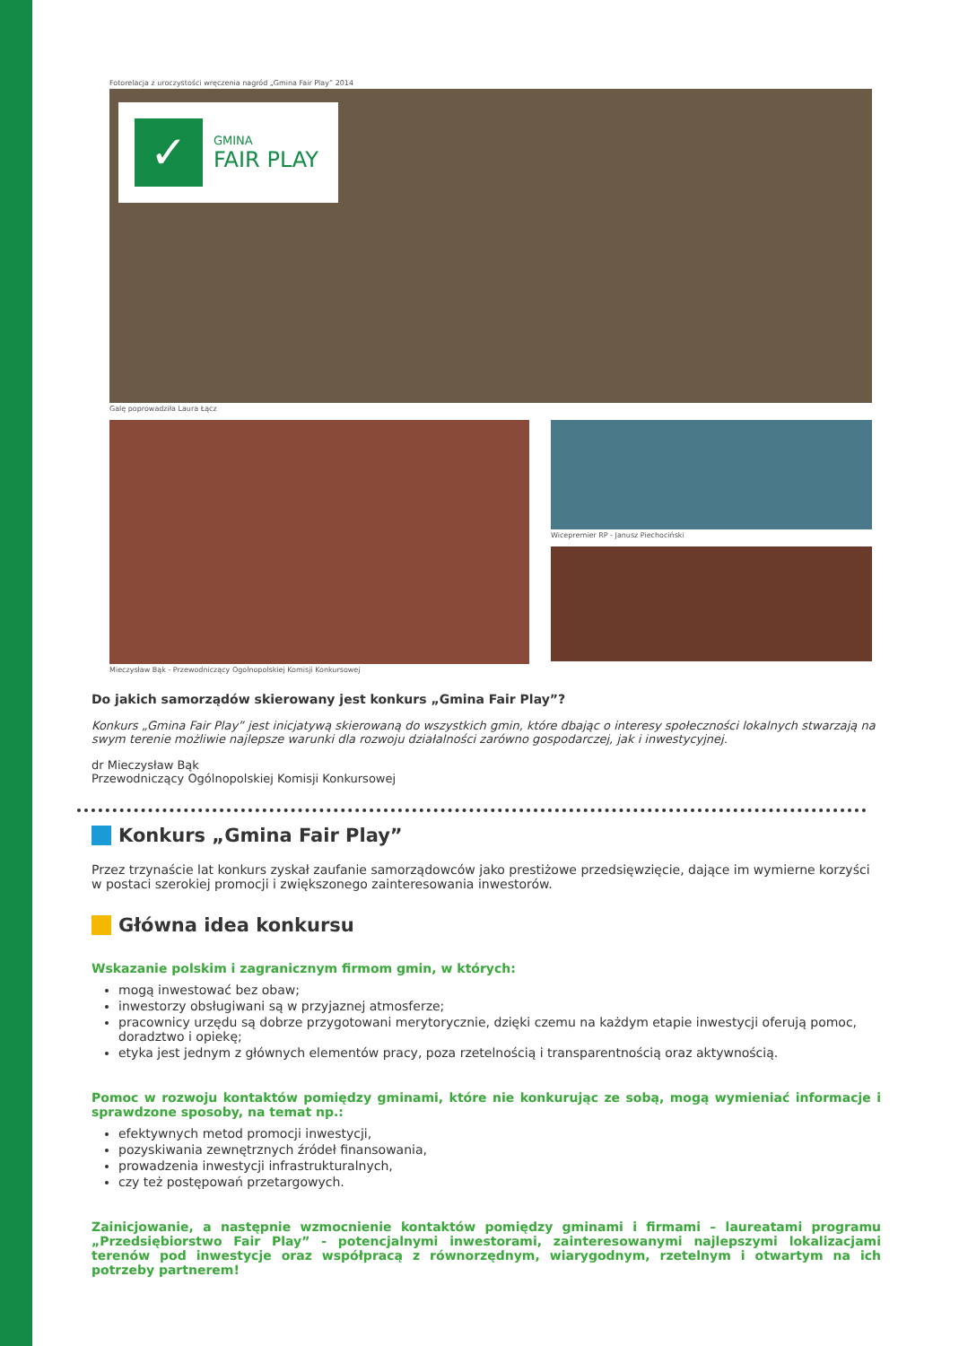Fotorelacja z uroczystości wręczenia nagród „Gmina Fair Play” 2014
✓
GMINA
FAIR PLAY
Galę poprowadziła Laura Łącz
Mieczysław Bąk - Przewodniczący Ogolnopolskiej Komisji Konkursowej
Wicepremier RP - Janusz Piechociński
Do jakich samorządów skierowany jest konkurs „Gmina Fair Play”?
Konkurs „Gmina Fair Play” jest inicjatywą skierowaną do wszystkich gmin, które dbając o interesy społeczności lokalnych stwarzają na swym terenie możliwie najlepsze warunki dla rozwoju działalności zarówno gospodarczej, jak i inwestycyjnej.
dr Mieczysław Bąk
Przewodniczący Ogólnopolskiej Komisji Konkursowej
Konkurs „Gmina Fair Play”
Przez trzynaście lat konkurs zyskał zaufanie samorządowców jako prestiżowe przedsięwzięcie, dające im wymierne korzyści w postaci szerokiej promocji i zwiększonego zainteresowania inwestorów.
Główna idea konkursu
Wskazanie polskim i zagranicznym firmom gmin, w których:
mogą inwestować bez obaw;
inwestorzy obsługiwani są w przyjaznej atmosferze;
pracownicy urzędu są dobrze przygotowani merytorycznie, dzięki czemu na każdym etapie inwestycji oferują pomoc, doradztwo i opiekę;
etyka jest jednym z głównych elementów pracy, poza rzetelnością i transparentnością oraz aktywnością.
Pomoc w rozwoju kontaktów pomiędzy gminami, które nie konkurując ze sobą, mogą wymieniać informacje i sprawdzone sposoby, na temat np.:
efektywnych metod promocji inwestycji,
pozyskiwania zewnętrznych źródeł finansowania,
prowadzenia inwestycji infrastrukturalnych,
czy też postępowań przetargowych.
Zainicjowanie, a następnie wzmocnienie kontaktów pomiędzy gminami i firmami – laureatami programu „Przedsiębiorstwo Fair Play” - potencjalnymi inwestorami, zainteresowanymi najlepszymi lokalizacjami terenów pod inwestycje oraz współpracą z równorzędnym, wiarygodnym, rzetelnym i otwartym na ich potrzeby partnerem!